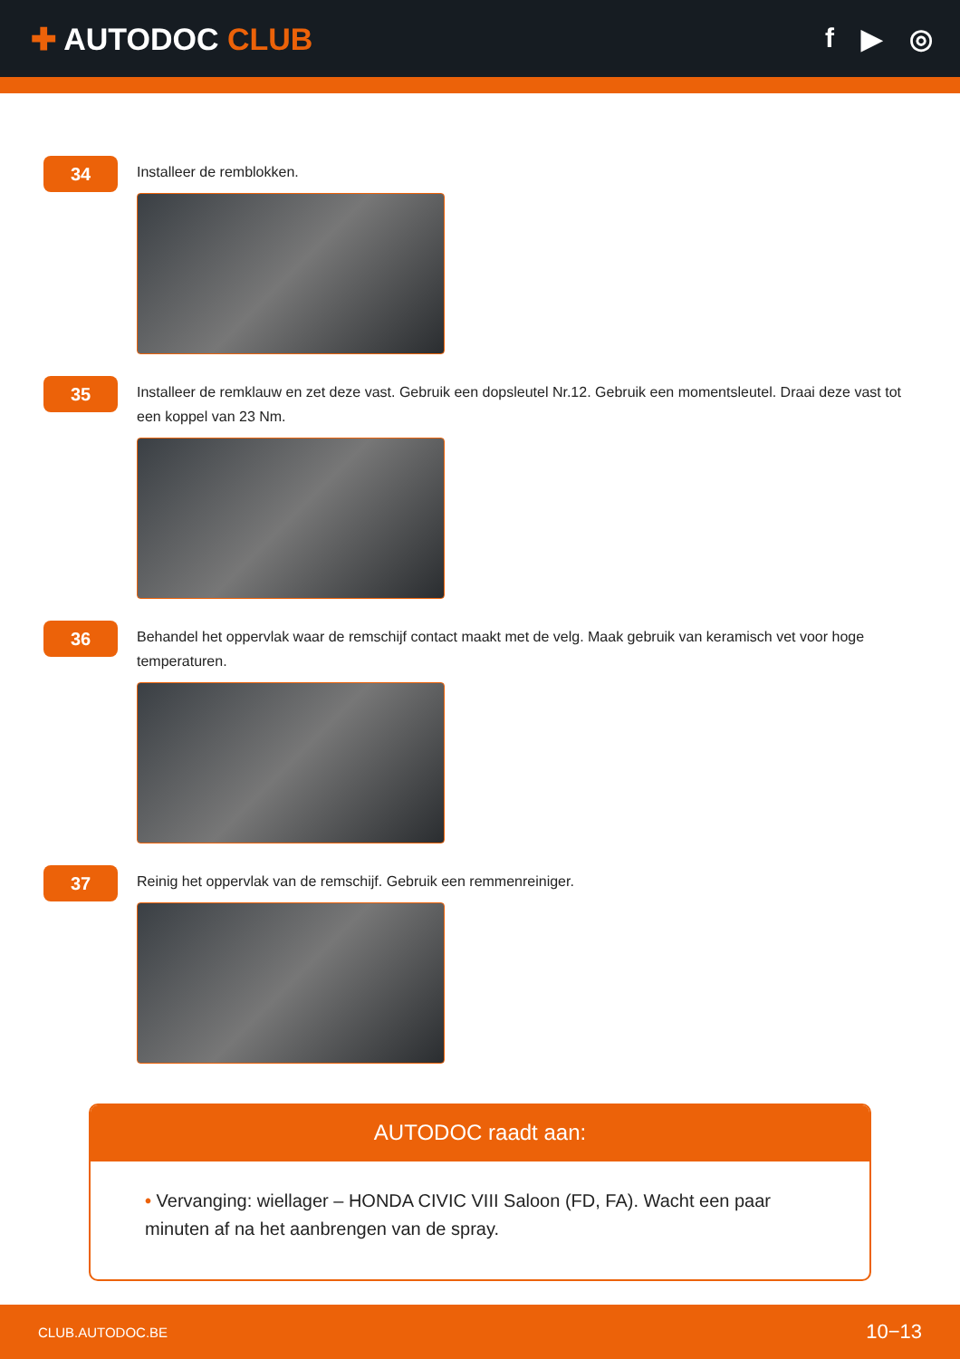✚ AUTODOC CLUB f ▶ ◎
34
Installeer de remblokken.
35
Installeer de remklauw en zet deze vast. Gebruik een dopsleutel Nr.12. Gebruik een momentsleutel. Draai deze vast tot een koppel van 23 Nm.
36
Behandel het oppervlak waar de remschijf contact maakt met de velg. Maak gebruik van keramisch vet voor hoge temperaturen.
37
Reinig het oppervlak van de remschijf. Gebruik een remmenreiniger.
AUTODOC raadt aan:
• Vervanging: wiellager – HONDA CIVIC VIII Saloon (FD, FA). Wacht een paar minuten af na het aanbrengen van de spray.
CLUB.AUTODOC.BE 10−13